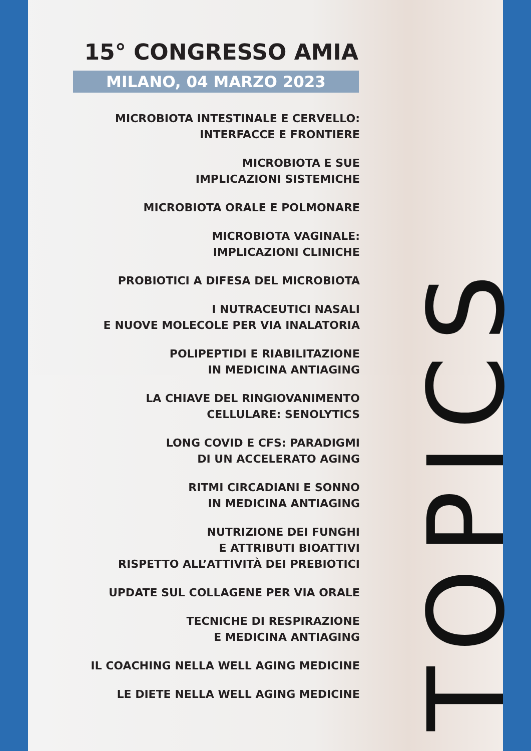TOPICS
15° CONGRESSO AMIA
MILANO, 04 MARZO 2023
MICROBIOTA INTESTINALE E CERVELLO:
INTERFACCE E FRONTIERE
MICROBIOTA E SUE
IMPLICAZIONI SISTEMICHE
MICROBIOTA ORALE E POLMONARE
MICROBIOTA VAGINALE:
IMPLICAZIONI CLINICHE
PROBIOTICI A DIFESA DEL MICROBIOTA
I NUTRACEUTICI NASALI
E NUOVE MOLECOLE PER VIA INALATORIA
POLIPEPTIDI E RIABILITAZIONE
IN MEDICINA ANTIAGING
LA CHIAVE DEL RINGIOVANIMENTO
CELLULARE: SENOLYTICS
LONG COVID E CFS: PARADIGMI
DI UN ACCELERATO AGING
RITMI CIRCADIANI E SONNO
IN MEDICINA ANTIAGING
NUTRIZIONE DEI FUNGHI
E ATTRIBUTI BIOATTIVI
RISPETTO ALL’ATTIVITÀ DEI PREBIOTICI
UPDATE SUL COLLAGENE PER VIA ORALE
TECNICHE DI RESPIRAZIONE
E MEDICINA ANTIAGING
IL COACHING NELLA WELL AGING MEDICINE
LE DIETE NELLA WELL AGING MEDICINE